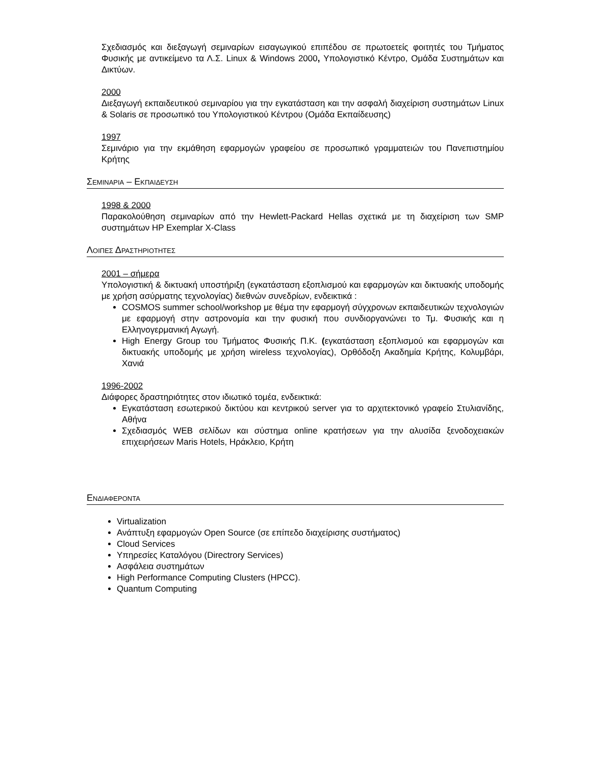Σχεδιασμός και διεξαγωγή σεμιναρίων εισαγωγικού επιπέδου σε πρωτοετείς φοιτητές του Τμήματος Φυσικής με αντικείμενο τα Λ.Σ. Linux & Windows 2000, Υπολογιστικό Κέντρο, Ομάδα Συστημάτων και Δικτύων.
2000
Διεξαγωγή εκπαιδευτικού σεμιναρίου για την εγκατάσταση και την ασφαλή διαχείριση συστημάτων Linux & Solaris σε προσωπικό του Υπολογιστικού Κέντρου (Ομάδα Εκπαίδευσης)
1997
Σεμινάριο για την εκμάθηση εφαρμογών γραφείου σε προσωπικό γραμματειών του Πανεπιστημίου Κρήτης
ΣΕΜΙΝΑΡΙΑ – ΕΚΠΑΙΔΕΥΣΗ
1998 & 2000
Παρακολούθηση σεμιναρίων από την Hewlett-Packard Hellas σχετικά με τη διαχείριση των SMP συστημάτων HP Exemplar X-Class
ΛΟΙΠΕΣ ΔΡΑΣΤΗΡΙΟΤΗΤΕΣ
2001 – σήμερα
Υπολογιστική & δικτυακή υποστήριξη (εγκατάσταση εξοπλισμού και εφαρμογών και δικτυακής υποδομής με χρήση ασύρματης τεχνολογίας) διεθνών συνεδρίων, ενδεικτικά :
COSMOS summer school/workshop με θέμα την εφαρμογή σύγχρονων εκπαιδευτικών τεχνολογιών με εφαρμογή στην αστρονομία και την φυσική που συνδιοργανώνει το Τμ. Φυσικής και η Ελληνογερμανική Αγωγή.
High Energy Group του Τμήματος Φυσικής Π.Κ. (εγκατάσταση εξοπλισμού και εφαρμογών και δικτυακής υποδομής με χρήση wireless τεχνολογίας), Ορθόδοξη Ακαδημία Κρήτης, Κολυμβάρι, Χανιά
1996-2002
Διάφορες δραστηριότητες στον ιδιωτικό τομέα, ενδεικτικά:
Εγκατάσταση εσωτερικού δικτύου και κεντρικού server για το αρχιτεκτονικό γραφείο Στυλιανίδης, Αθήνα
Σχεδιασμός WEB σελίδων και σύστημα online κρατήσεων για την αλυσίδα ξενοδοχειακών επιχειρήσεων Maris Hotels, Ηράκλειο, Κρήτη
ΕΝΔΙΑΦΕΡΟΝΤΑ
Virtualization
Ανάπτυξη εφαρμογών Open Source (σε επίπεδο διαχείρισης συστήματος)
Cloud Services
Υπηρεσίες Καταλόγου (Directrory Services)
Ασφάλεια συστημάτων
High Performance Computing Clusters (HPCC).
Quantum Computing